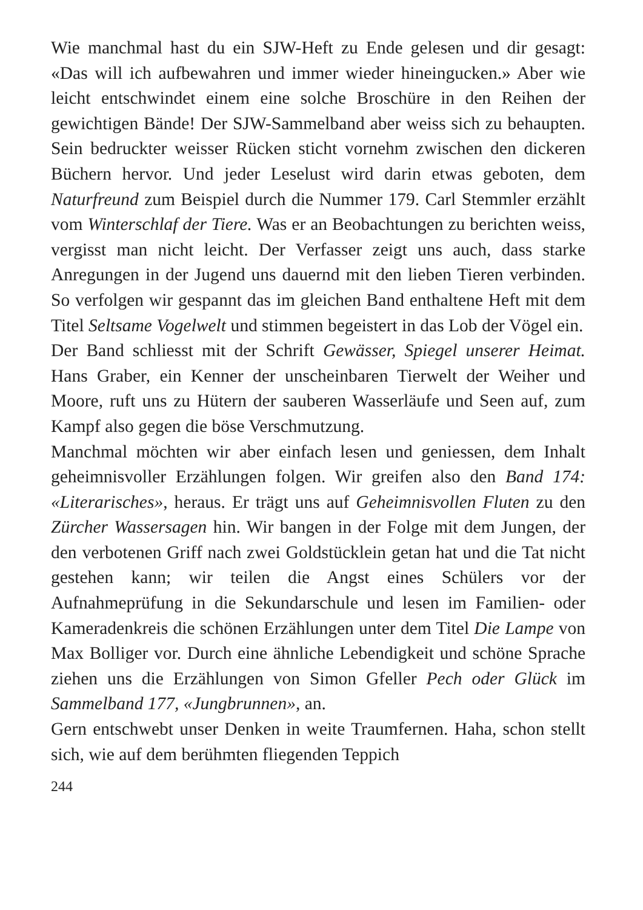Wie manchmal hast du ein SJW-Heft zu Ende gelesen und dir gesagt: «Das will ich aufbewahren und immer wieder hineingucken.» Aber wie leicht entschwindet einem eine solche Broschüre in den Reihen der gewichtigen Bände! Der SJW-Sammelband aber weiss sich zu behaupten. Sein bedruckter weisser Rücken sticht vornehm zwischen den dickeren Büchern hervor. Und jeder Leselust wird darin etwas geboten, dem Naturfreund zum Beispiel durch die Nummer 179. Carl Stemmler erzählt vom Winterschlaf der Tiere. Was er an Beobachtungen zu berichten weiss, vergisst man nicht leicht. Der Verfasser zeigt uns auch, dass starke Anregungen in der Jugend uns dauernd mit den lieben Tieren verbinden. So verfolgen wir gespannt das im gleichen Band enthaltene Heft mit dem Titel Seltsame Vogelwelt und stimmen begeistert in das Lob der Vögel ein.
Der Band schliesst mit der Schrift Gewässer, Spiegel unserer Heimat. Hans Graber, ein Kenner der unscheinbaren Tierwelt der Weiher und Moore, ruft uns zu Hütern der sauberen Wasserläufe und Seen auf, zum Kampf also gegen die böse Verschmutzung.
Manchmal möchten wir aber einfach lesen und geniessen, dem Inhalt geheimnisvoller Erzählungen folgen. Wir greifen also den Band 174: «Literarisches», heraus. Er trägt uns auf Geheimnisvollen Fluten zu den Zürcher Wassersagen hin. Wir bangen in der Folge mit dem Jungen, der den verbotenen Griff nach zwei Goldstücklein getan hat und die Tat nicht gestehen kann; wir teilen die Angst eines Schülers vor der Aufnahmeprüfung in die Sekundarschule und lesen im Familien- oder Kameradenkreis die schönen Erzählungen unter dem Titel Die Lampe von Max Bolliger vor. Durch eine ähnliche Lebendigkeit und schöne Sprache ziehen uns die Erzählungen von Simon Gfeller Pech oder Glück im Sammelband 177, «Jungbrunnen», an.
Gern entschwebt unser Denken in weite Traumfernen. Haha, schon stellt sich, wie auf dem berühmten fliegenden Teppich
244